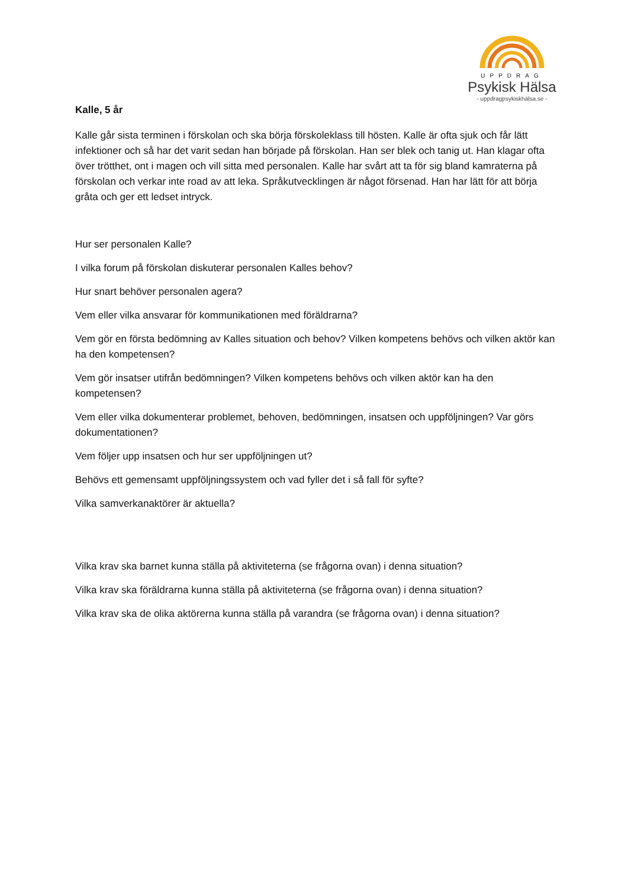UPPDRAG
Psykisk Hälsa
- uppdragpsykiskhälsa.se -
Kalle, 5 år
Kalle går sista terminen i förskolan och ska börja förskoleklass till hösten. Kalle är ofta sjuk och får lätt infektioner och så har det varit sedan han började på förskolan. Han ser blek och tanig ut. Han klagar ofta över trötthet, ont i magen och vill sitta med personalen. Kalle har svårt att ta för sig bland kamraterna på förskolan och verkar inte road av att leka. Språkutvecklingen är något försenad. Han har lätt för att börja gråta och ger ett ledset intryck.
Hur ser personalen Kalle?
I vilka forum på förskolan diskuterar personalen Kalles behov?
Hur snart behöver personalen agera?
Vem eller vilka ansvarar för kommunikationen med föräldrarna?
Vem gör en första bedömning av Kalles situation och behov? Vilken kompetens behövs och vilken aktör kan ha den kompetensen?
Vem gör insatser utifrån bedömningen? Vilken kompetens behövs och vilken aktör kan ha den kompetensen?
Vem eller vilka dokumenterar problemet, behoven, bedömningen, insatsen och uppföljningen? Var görs dokumentationen?
Vem följer upp insatsen och hur ser uppföljningen ut?
Behövs ett gemensamt uppföljningssystem och vad fyller det i så fall för syfte?
Vilka samverkanaktörer är aktuella?
Vilka krav ska barnet kunna ställa på aktiviteterna (se frågorna ovan) i denna situation?
Vilka krav ska föräldrarna kunna ställa på aktiviteterna (se frågorna ovan) i denna situation?
Vilka krav ska de olika aktörerna kunna ställa på varandra (se frågorna ovan) i denna situation?